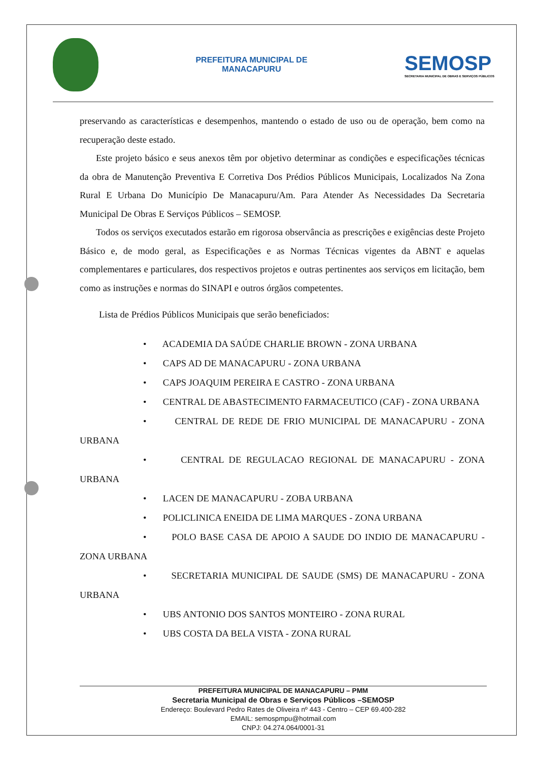PREFEITURA MUNICIPAL DE
MANACAPURU
SEMOSP
SECRETARIA MUNICIPAL DE OBRAS E SERVIÇOS PÚBLICOS
preservando as características e desempenhos, mantendo o estado de uso ou de operação, bem como na recuperação deste estado.
Este projeto básico e seus anexos têm por objetivo determinar as condições e especificações técnicas da obra de Manutenção Preventiva E Corretiva Dos Prédios Públicos Municipais, Localizados Na Zona Rural E Urbana Do Município De Manacapuru/Am. Para Atender As Necessidades Da Secretaria Municipal De Obras E Serviços Públicos – SEMOSP.
Todos os serviços executados estarão em rigorosa observância as prescrições e exigências deste Projeto Básico e, de modo geral, as Especificações e as Normas Técnicas vigentes da ABNT e aquelas complementares e particulares, dos respectivos projetos e outras pertinentes aos serviços em licitação, bem como as instruções e normas do SINAPI e outros órgãos competentes.
Lista de Prédios Públicos Municipais que serão beneficiados:
• ACADEMIA DA SAÚDE CHARLIE BROWN - ZONA URBANA
• CAPS AD DE MANACAPURU - ZONA URBANA
• CAPS JOAQUIM PEREIRA E CASTRO - ZONA URBANA
• CENTRAL DE ABASTECIMENTO FARMACEUTICO (CAF) - ZONA URBANA
• CENTRAL DE REDE DE FRIO MUNICIPAL DE MANACAPURU - ZONA URBANA
• CENTRAL DE REGULACAO REGIONAL DE MANACAPURU - ZONA URBANA
• LACEN DE MANACAPURU - ZOBA URBANA
• POLICLINICA ENEIDA DE LIMA MARQUES - ZONA URBANA
• POLO BASE CASA DE APOIO A SAUDE DO INDIO DE MANACAPURU - ZONA URBANA
• SECRETARIA MUNICIPAL DE SAUDE (SMS) DE MANACAPURU - ZONA URBANA
• UBS ANTONIO DOS SANTOS MONTEIRO - ZONA RURAL
• UBS COSTA DA BELA VISTA - ZONA RURAL
PREFEITURA MUNICIPAL DE MANACAPURU – PMM
Secretaria Municipal de Obras e Serviços Públicos –SEMOSP
Endereço: Boulevard Pedro Rates de Oliveira nº 443 - Centro – CEP 69.400-282
EMAIL: semospmpu@hotmail.com
CNPJ: 04.274.064/0001-31